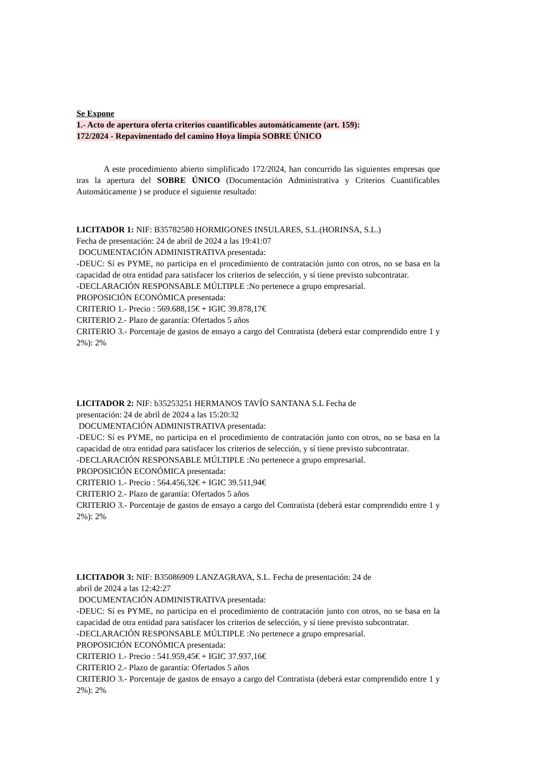Se Expone
1.- Acto de apertura oferta criterios cuantificables automáticamente (art. 159):
172/2024 - Repavimentado del camino Hoya limpia SOBRE ÚNICO
A este procedimiento abierto simplificado 172/2024, han concurrido las siguientes empresas que tras la apertura del SOBRE ÚNICO (Documentación Administrativa y Criterios Cuantificables Automáticamente ) se produce el siguiente resultado:
LICITADOR 1: NIF: B35782580 HORMIGONES INSULARES, S.L.(HORINSA, S.L.)
Fecha de presentación: 24 de abril de 2024 a las 19:41:07
DOCUMENTACIÓN ADMINISTRATIVA presentada:
-DEUC: Sí es PYME, no participa en el procedimiento de contratación junto con otros, no se basa en la capacidad de otra entidad para satisfacer los criterios de selección, y sí tiene previsto subcontratar.
-DECLARACIÓN RESPONSABLE MÚLTIPLE :No pertenece a grupo empresarial.
PROPOSICIÓN ECONÓMICA presentada:
CRITERIO 1.- Precio : 569.688,15€ + IGIC 39.878,17€
CRITERIO 2.- Plazo de garantía: Ofertados 5 años
CRITERIO 3.- Porcentaje de gastos de ensayo a cargo del Contratista (deberá estar comprendido entre 1 y 2%): 2%
LICITADOR 2: NIF: b35253251 HERMANOS TAVÍO SANTANA S.L Fecha de
presentación: 24 de abril de 2024 a las 15:20:32
DOCUMENTACIÓN ADMINISTRATIVA presentada:
-DEUC: Sí es PYME, no participa en el procedimiento de contratación junto con otros, no se basa en la capacidad de otra entidad para satisfacer los criterios de selección, y sí tiene previsto subcontratar.
-DECLARACIÓN RESPONSABLE MÚLTIPLE :No pertenece a grupo empresarial.
PROPOSICIÓN ECONÓMICA presentada:
CRITERIO 1.- Precio : 564.456,32€ + IGIC 39.511,94€
CRITERIO 2.- Plazo de garantía: Ofertados 5 años
CRITERIO 3.- Porcentaje de gastos de ensayo a cargo del Contratista (deberá estar comprendido entre 1 y 2%): 2%
LICITADOR 3: NIF: B35086909 LANZAGRAVA, S.L. Fecha de presentación: 24 de
abril de 2024 a las 12:42:27
DOCUMENTACIÓN ADMINISTRATIVA presentada:
-DEUC: Sí es PYME, no participa en el procedimiento de contratación junto con otros, no se basa en la capacidad de otra entidad para satisfacer los criterios de selección, y sí tiene previsto subcontratar.
-DECLARACIÓN RESPONSABLE MÚLTIPLE :No pertenece a grupo empresarial.
PROPOSICIÓN ECONÓMICA presentada:
CRITERIO 1.- Precio : 541.959,45€ + IGIC 37.937,16€
CRITERIO 2.- Plazo de garantía: Ofertados 5 años
CRITERIO 3.- Porcentaje de gastos de ensayo a cargo del Contratista (deberá estar comprendido entre 1 y 2%): 2%